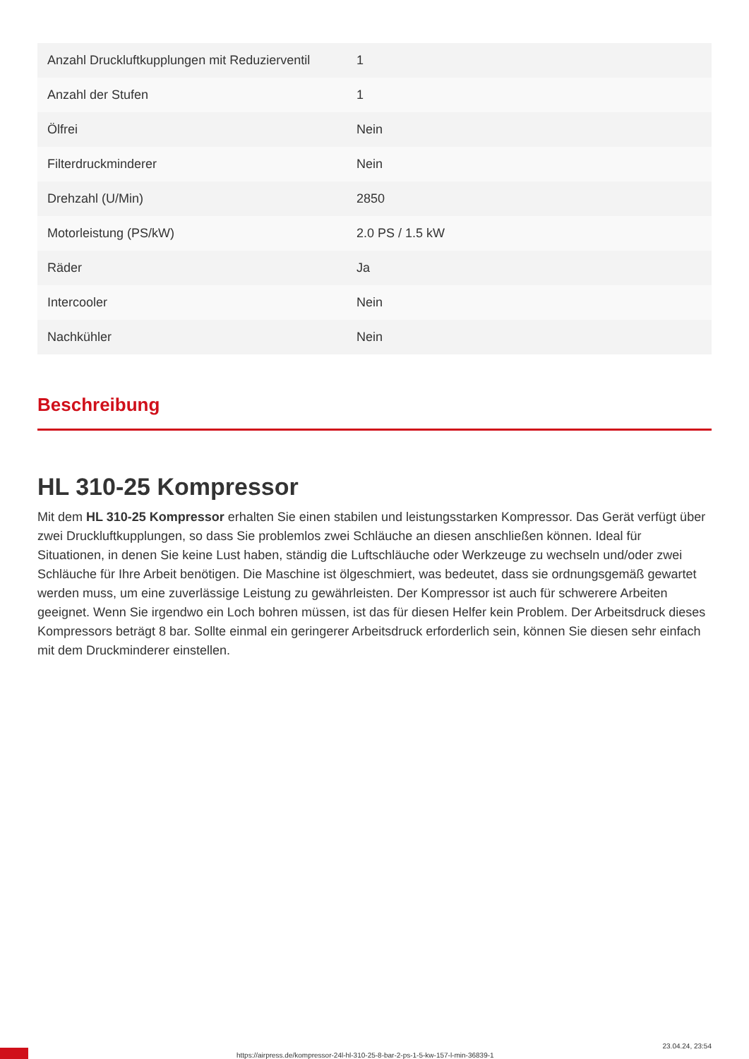| Anzahl Druckluftkupplungen mit Reduzierventil | 1 |
| Anzahl der Stufen | 1 |
| Ölfrei | Nein |
| Filterdruckminderer | Nein |
| Drehzahl (U/Min) | 2850 |
| Motorleistung (PS/kW) | 2.0 PS / 1.5 kW |
| Räder | Ja |
| Intercooler | Nein |
| Nachkühler | Nein |
Beschreibung
HL 310-25 Kompressor
Mit dem HL 310-25 Kompressor erhalten Sie einen stabilen und leistungsstarken Kompressor. Das Gerät verfügt über zwei Druckluftkupplungen, so dass Sie problemlos zwei Schläuche an diesen anschließen können. Ideal für Situationen, in denen Sie keine Lust haben, ständig die Luftschläuche oder Werkzeuge zu wechseln und/oder zwei Schläuche für Ihre Arbeit benötigen. Die Maschine ist ölgeschmiert, was bedeutet, dass sie ordnungsgemäß gewartet werden muss, um eine zuverlässige Leistung zu gewährleisten. Der Kompressor ist auch für schwerere Arbeiten geeignet. Wenn Sie irgendwo ein Loch bohren müssen, ist das für diesen Helfer kein Problem. Der Arbeitsdruck dieses Kompressors beträgt 8 bar. Sollte einmal ein geringerer Arbeitsdruck erforderlich sein, können Sie diesen sehr einfach mit dem Druckminderer einstellen.
https://airpress.de/kompressor-24l-hl-310-25-8-bar-2-ps-1-5-kw-157-l-min-36839-1
23.04.24, 23:54